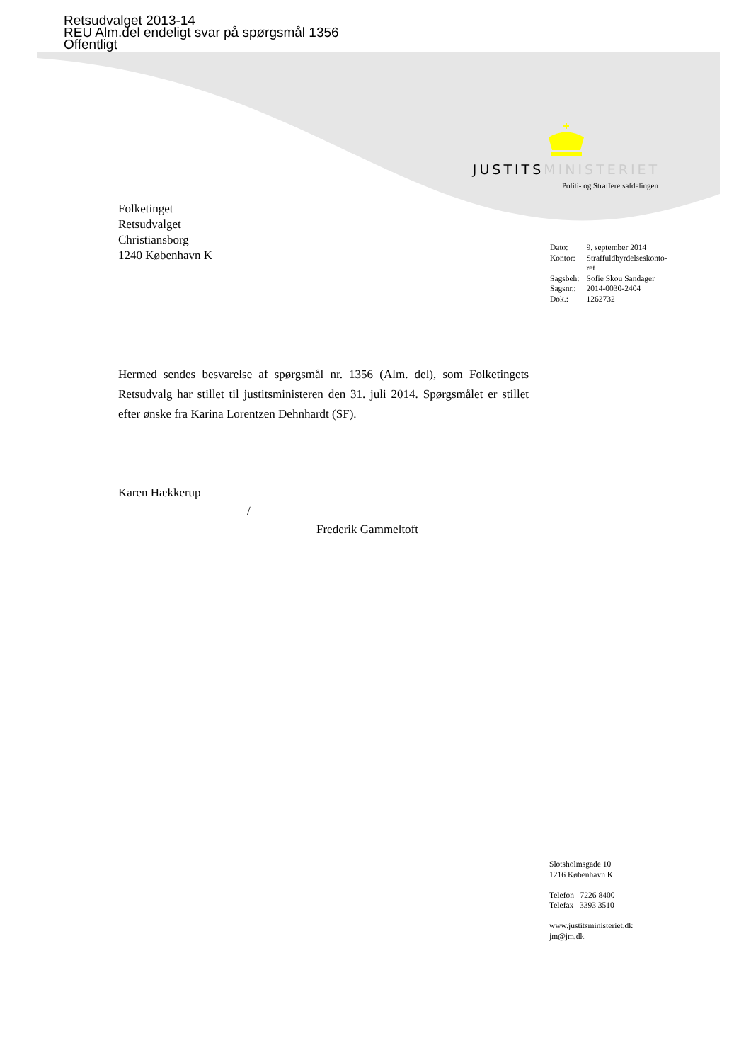Retsudvalget 2013-14
REU Alm.del endeligt svar på spørgsmål 1356
Offentligt
JUSTITSMINISTERIET
Politi- og Strafferetsafdelingen
Folketinget
Retsudvalget
Christiansborg
1240 København K
| Dato: | 9. september 2014 |
| Kontor: | Straffuldbyrdelseskonto- ret |
| Sagsbeh: | Sofie Skou Sandager |
| Sagsnr.: | 2014-0030-2404 |
| Dok.: | 1262732 |
Hermed sendes besvarelse af spørgsmål nr. 1356 (Alm. del), som Folketingets Retsudvalg har stillet til justitsministeren den 31. juli 2014. Spørgsmålet er stillet efter ønske fra Karina Lorentzen Dehnhardt (SF).
Karen Hækkerup
/
Frederik Gammeltoft
Slotsholmsgade 10
1216 København K.
Telefon 7226 8400
Telefax 3393 3510
www.justitsministeriet.dk
jm@jm.dk